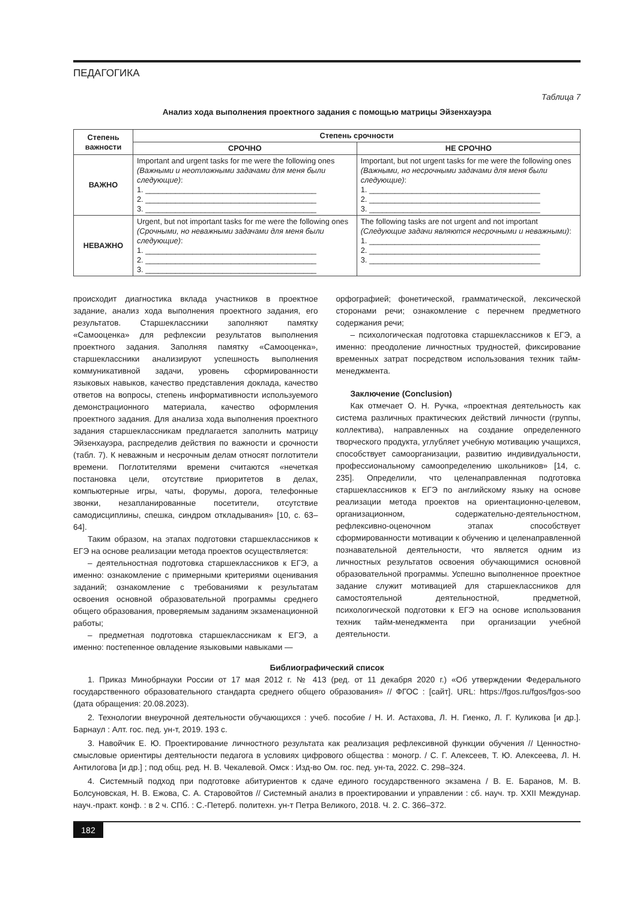ПЕДАГОГИКА
Таблица 7
Анализ хода выполнения проектного задания с помощью матрицы Эйзенхауэра
| Степень важности | Степень срочности | |
| --- | --- | --- |
| | СРОЧНО | НЕ СРОЧНО |
| ВАЖНО | Important and urgent tasks for me were the following ones (Важными и неотложными задачами для меня были следующие) : 1. ________________________________________ 2. ________________________________________ 3. ________________________________________ | Important, but not urgent tasks for me were the following ones (Важными, но несрочными задачами для меня были следующие) : 1. ________________________________________ 2. ________________________________________ 3. ________________________________________ |
| НЕВАЖНО | Urgent, but not important tasks for me were the following ones (Срочными, но неважными задачами для меня были следующие) : 1. ________________________________________ 2. ________________________________________ 3. ________________________________________ | The following tasks are not urgent and not important (Следующие задачи являются несрочными и неважными) : 1. ________________________________________ 2. ________________________________________ 3. ________________________________________ |
происходит диагностика вклада участников в проектное задание, анализ хода выполнения проектного задания, его результатов. Старшеклассники заполняют памятку «Самооценка» для рефлексии результатов выполнения проектного задания. Заполняя памятку «Самооценка», старшеклассники анализируют успешность выполнения коммуникативной задачи, уровень сформированности языковых навыков, качество представления доклада, качество ответов на вопросы, степень информативности используемого демонстрационного материала, качество оформления проектного задания. Для анализа хода выполнения проектного задания старшеклассникам предлагается заполнить матрицу Эйзенхауэра, распределив действия по важности и срочности (табл. 7). К неважным и несрочным делам относят поглотители времени. Поглотителями времени считаются «нечеткая постановка цели, отсутствие приоритетов в делах, компьютерные игры, чаты, форумы, дорога, телефонные звонки, незапланированные посетители, отсутствие самодисциплины, спешка, синдром откладывания» [10, с. 63–64].
Таким образом, на этапах подготовки старшеклассников к ЕГЭ на основе реализации метода проектов осуществляется:
– деятельностная подготовка старшеклассников к ЕГЭ, а именно: ознакомление с примерными критериями оценивания заданий; ознакомление с требованиями к результатам освоения основной образовательной программы среднего общего образования, проверяемым заданиям экзаменационной работы;
– предметная подготовка старшеклассникам к ЕГЭ, а именно: постепенное овладение языковыми навыками —
орфографией; фонетической, грамматической, лексической сторонами речи; ознакомление с перечнем предметного содержания речи;
– психологическая подготовка старшеклассников к ЕГЭ, а именно: преодоление личностных трудностей, фиксирование временных затрат посредством использования техник тайм-менеджмента.
Заключение (Conclusion)
Как отмечает О. Н. Ручка, «проектная деятельность как система различных практических действий личности (группы, коллектива), направленных на создание определенного творческого продукта, углубляет учебную мотивацию учащихся, способствует самоорганизации, развитию индивидуальности, профессиональному самоопределению школьников» [14, с. 235]. Определили, что целенаправленная подготовка старшеклассников к ЕГЭ по английскому языку на основе реализации метода проектов на ориентационно-целевом, организационном, содержательно-деятельностном, рефлексивно-оценочном этапах способствует сформированности мотивации к обучению и целенаправленной познавательной деятельности, что является одним из личностных результатов освоения обучающимися основной образовательной программы. Успешно выполненное проектное задание служит мотивацией для старшеклассников для самостоятельной деятельностной, предметной, психологической подготовки к ЕГЭ на основе использования техник тайм-менеджмента при организации учебной деятельности.
Библиографический список
1. Приказ Минобрнауки России от 17 мая 2012 г. № 413 (ред. от 11 декабря 2020 г.) «Об утверждении Федерального государственного образовательного стандарта среднего общего образования» // ФГОС : [сайт]. URL: https://fgos.ru/fgos/fgos-soo (дата обращения: 20.08.2023).
2. Технологии внеурочной деятельности обучающихся : учеб. пособие / Н. И. Астахова, Л. Н. Гиенко, Л. Г. Куликова [и др.]. Барнаул : Алт. гос. пед. ун-т, 2019. 193 с.
3. Навойчик Е. Ю. Проектирование личностного результата как реализация рефлексивной функции обучения // Ценностно-смысловые ориентиры деятельности педагога в условиях цифрового общества : моногр. / С. Г. Алексеев, Т. Ю. Алексеева, Л. Н. Антилогова [и др.] ; под общ. ред. Н. В. Чекалевой. Омск : Изд-во Ом. гос. пед. ун-та, 2022. С. 298–324.
4. Системный подход при подготовке абитуриентов к сдаче единого государственного экзамена / В. Е. Баранов, М. В. Болсуновская, Н. В. Ежова, С. А. Старовойтов // Системный анализ в проектировании и управлении : сб. науч. тр. XXII Междунар. науч.-практ. конф. : в 2 ч. СПб. : С.-Петерб. политехн. ун-т Петра Великого, 2018. Ч. 2. С. 366–372.
182